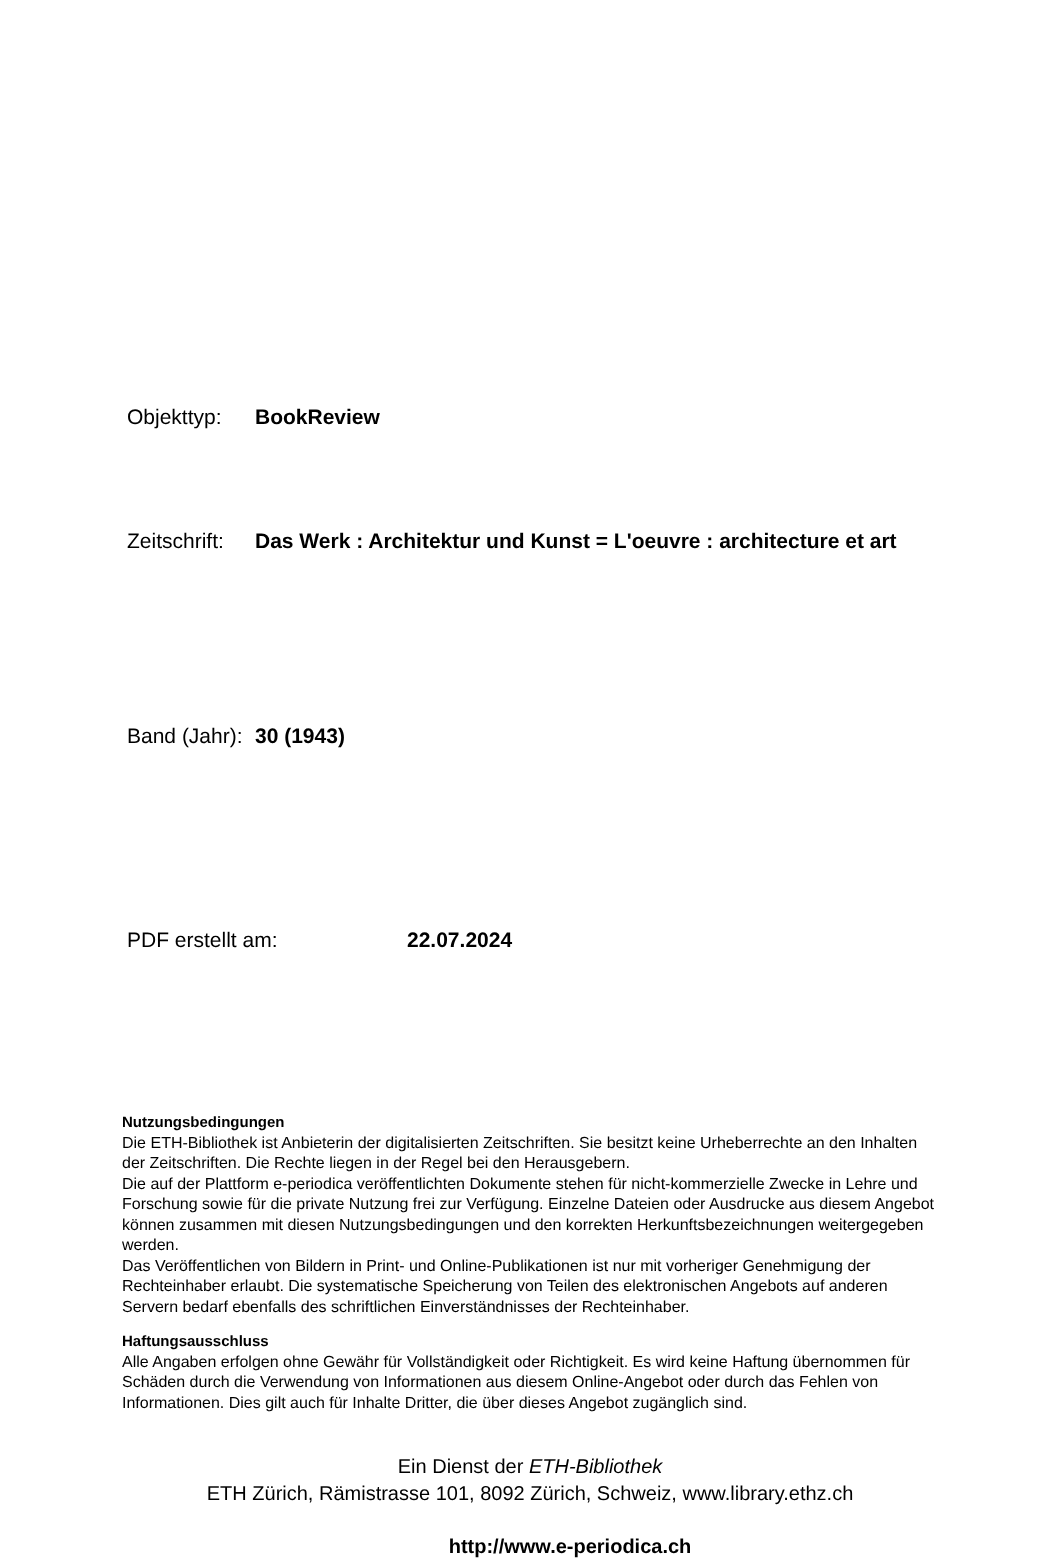Objekttyp: BookReview
Zeitschrift: Das Werk : Architektur und Kunst = L'oeuvre : architecture et art
Band (Jahr): 30 (1943)
PDF erstellt am: 22.07.2024
Nutzungsbedingungen
Die ETH-Bibliothek ist Anbieterin der digitalisierten Zeitschriften. Sie besitzt keine Urheberrechte an den Inhalten der Zeitschriften. Die Rechte liegen in der Regel bei den Herausgebern.
Die auf der Plattform e-periodica veröffentlichten Dokumente stehen für nicht-kommerzielle Zwecke in Lehre und Forschung sowie für die private Nutzung frei zur Verfügung. Einzelne Dateien oder Ausdrucke aus diesem Angebot können zusammen mit diesen Nutzungsbedingungen und den korrekten Herkunftsbezeichnungen weitergegeben werden.
Das Veröffentlichen von Bildern in Print- und Online-Publikationen ist nur mit vorheriger Genehmigung der Rechteinhaber erlaubt. Die systematische Speicherung von Teilen des elektronischen Angebots auf anderen Servern bedarf ebenfalls des schriftlichen Einverständnisses der Rechteinhaber.
Haftungsausschluss
Alle Angaben erfolgen ohne Gewähr für Vollständigkeit oder Richtigkeit. Es wird keine Haftung übernommen für Schäden durch die Verwendung von Informationen aus diesem Online-Angebot oder durch das Fehlen von Informationen. Dies gilt auch für Inhalte Dritter, die über dieses Angebot zugänglich sind.
Ein Dienst der ETH-Bibliothek
ETH Zürich, Rämistrasse 101, 8092 Zürich, Schweiz, www.library.ethz.ch
http://www.e-periodica.ch